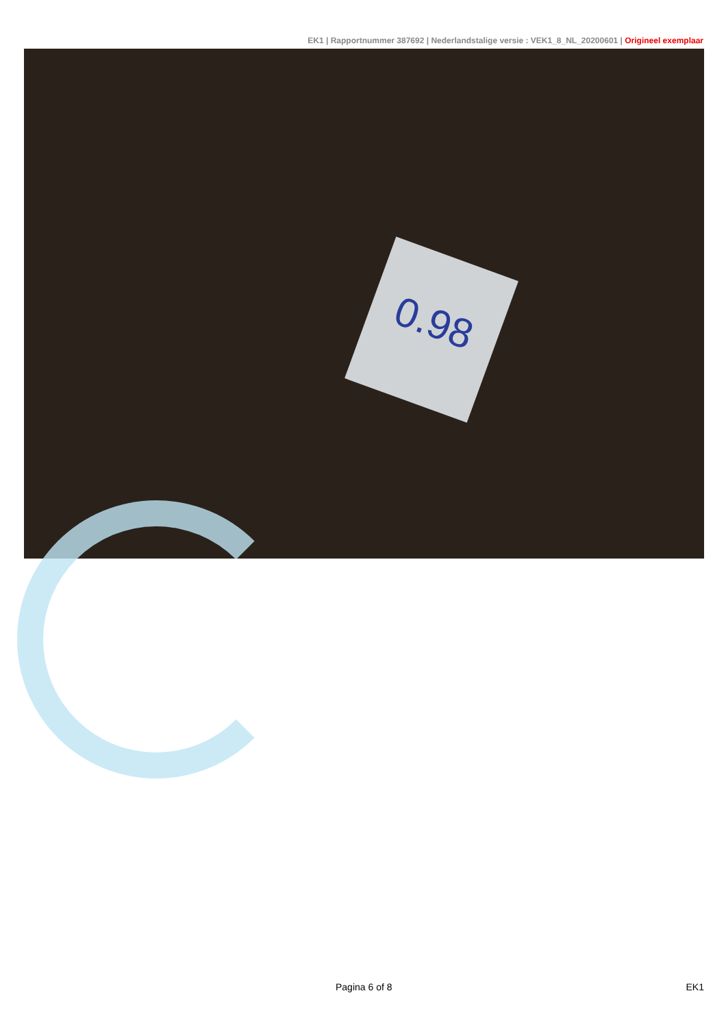EK1 | Rapportnummer 387692 | Nederlandstalige versie : VEK1_8_NL_20200601 | Origineel exemplaar
0.98
Pagina 6 of 8 EK1